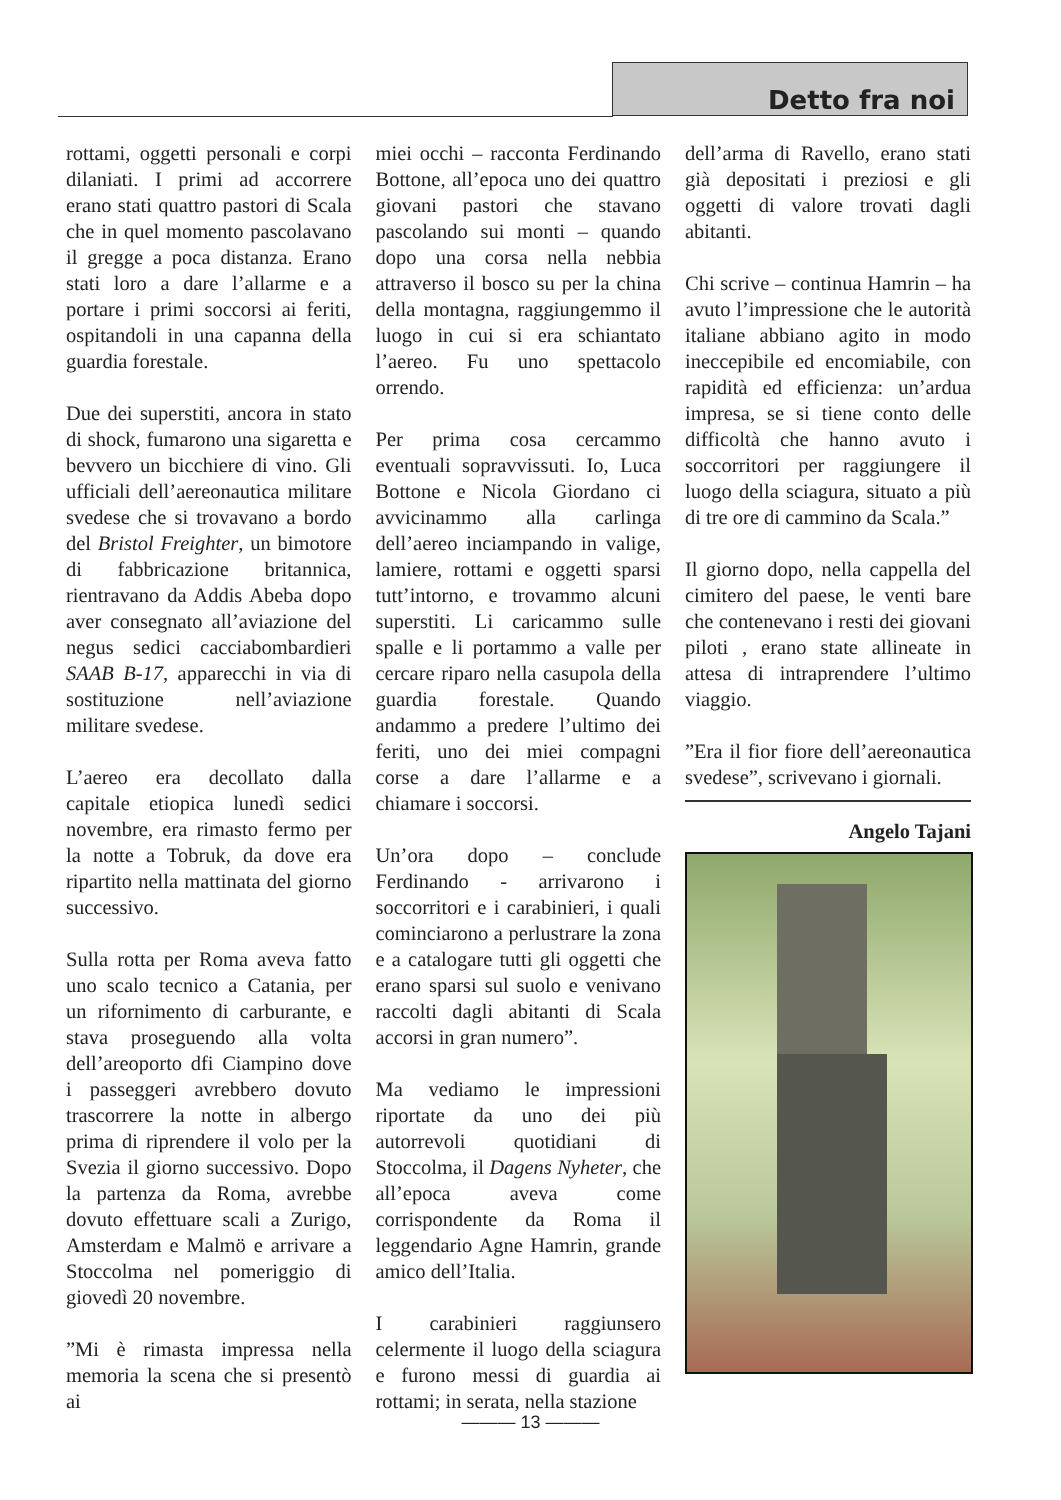Detto fra noi
rottami, oggetti personali e corpi dilaniati. I primi ad accorrere erano stati quattro pastori di Scala che in quel momento pascolavano il gregge a poca distanza. Erano stati loro a dare l’allarme e a portare i primi soccorsi ai feriti, ospitandoli in una capanna della guardia forestale.
Due dei superstiti, ancora in stato di shock, fumarono una sigaretta e bevvero un bicchiere di vino. Gli ufficiali dell’aereonautica militare svedese che si trovavano a bordo del Bristol Freighter, un bimotore di fabbricazione britannica, rientravano da Addis Abeba dopo aver consegnato all’aviazione del negus sedici cacciabombardieri SAAB B-17, apparecchi in via di sostituzione nell’aviazione militare svedese.
L’aereo era decollato dalla capitale etiopica lunedì sedici novembre, era rimasto fermo per la notte a Tobruk, da dove era ripartito nella mattinata del giorno successivo.
Sulla rotta per Roma aveva fatto uno scalo tecnico a Catania, per un rifornimento di carburante, e stava proseguendo alla volta dell’areoporto dfi Ciampino dove i passeggeri avrebbero dovuto trascorrere la notte in albergo prima di riprendere il volo per la Svezia il giorno successivo. Dopo la partenza da Roma, avrebbe dovuto effettuare scali a Zurigo, Amsterdam e Malmö e arrivare a Stoccolma nel pomeriggio di giovedì 20 novembre.
”Mi è rimasta impressa nella memoria la scena che si presentò ai
miei occhi – racconta Ferdinando Bottone, all’epoca uno dei quattro giovani pastori che stavano pascolando sui monti – quando dopo una corsa nella nebbia attraverso il bosco su per la china della montagna, raggiungemmo il luogo in cui si era schiantato l’aereo. Fu uno spettacolo orrendo.
Per prima cosa cercammo eventuali sopravvissuti. Io, Luca Bottone e Nicola Giordano ci avvicinammo alla carlinga dell’aereo inciampando in valige, lamiere, rottami e oggetti sparsi tutt’intorno, e trovammo alcuni superstiti. Li caricammo sulle spalle e li portammo a valle per cercare riparo nella casupola della guardia forestale. Quando andammo a predere l’ultimo dei feriti, uno dei miei compagni corse a dare l’allarme e a chiamare i soccorsi.
Un’ora dopo – conclude Ferdinando - arrivarono i soccorritori e i carabinieri, i quali cominciarono a perlustrare la zona e a catalogare tutti gli oggetti che erano sparsi sul suolo e venivano raccolti dagli abitanti di Scala accorsi in gran numero”.
Ma vediamo le impressioni riportate da uno dei più autorrevoli quotidiani di Stoccolma, il Dagens Nyheter, che all’epoca aveva come corrispondente da Roma il leggendario Agne Hamrin, grande amico dell’Italia.
I carabinieri raggiunsero celermente il luogo della sciagura e furono messi di guardia ai rottami; in serata, nella stazione
dell’arma di Ravello, erano stati già depositati i preziosi e gli oggetti di valore trovati dagli abitanti.
Chi scrive – continua Hamrin – ha avuto l’impressione che le autorità italiane abbiano agito in modo ineccepibile ed encomiabile, con rapidità ed efficienza: un’ardua impresa, se si tiene conto delle difficoltà che hanno avuto i soccorritori per raggiungere il luogo della sciagura, situato a più di tre ore di cammino da Scala.”
Il giorno dopo, nella cappella del cimitero del paese, le venti bare che contenevano i resti dei giovani piloti , erano state allineate in attesa di intraprendere l’ultimo viaggio.
”Era il fior fiore dell’aereonautica svedese”, scrivevano i giornali.
Angelo Tajani
——— 13 ———